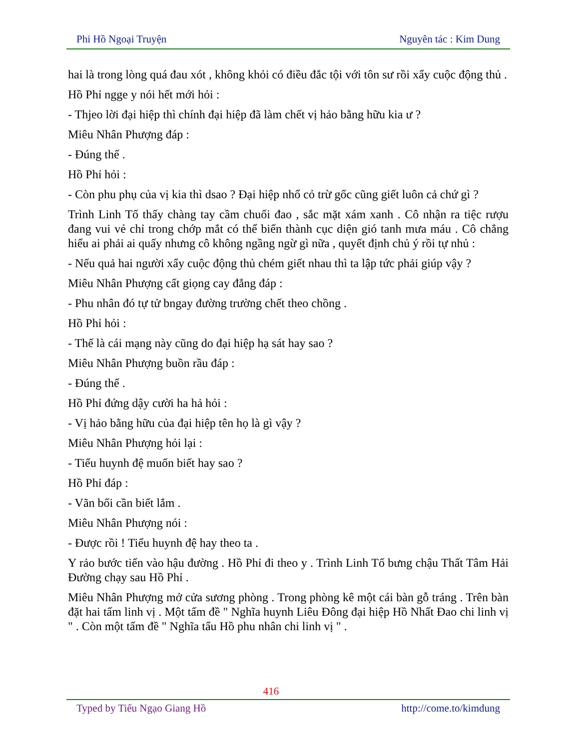Phi Hồ Ngoại Truyện Nguyên tác : Kim Dung
hai là trong lòng quá đau xót , không khỏi có điều đắc tội với tôn sư rồi xẩy cuộc động thủ .
Hồ Phỉ ngge y nói hết mới hỏi :
- Thjeo lời đại hiệp thì chính đại hiệp đã làm chết vị hảo bằng hữu kia ư ?
Miêu Nhân Phượng đáp :
- Đúng thế .
Hồ Phỉ hỏi :
- Còn phu phụ của vị kia thì dsao ? Đại hiệp nhổ cỏ trừ gốc cũng giết luôn cả chứ gì ?
Trình Linh Tố thấy chàng tay cầm chuối đao , sắc mặt xám xanh . Cô nhận ra tiệc rượu đang vui vẻ chỉ trong chớp mắt có thể biến thành cục diện gió tanh mưa máu . Cô chẳng hiểu ai phải ai quấy nhưng cô không ngầng ngừ gì nữa , quyết định chủ ý rồi tự nhủ :
- Nếu quả hai người xẩy cuộc động thủ chém giết nhau thì ta lập tức phải giúp vậy ?
Miêu Nhân Phượng cất giọng cay đắng đáp :
- Phu nhân đó tự tử bngay đường trường chết theo chồng .
Hồ Phỉ hỏi :
- Thế là cái mạng này cũng do đại hiệp hạ sát hay sao ?
Miêu Nhân Phượng buồn rầu đáp :
- Đúng thế .
Hồ Phỉ đứng dậy cười ha hả hỏi :
- Vị hảo bằng hữu của đại hiệp tên họ là gì vậy ?
Miêu Nhân Phượng hỏi lại :
- Tiểu huynh đệ muốn biết hay sao ?
Hồ Phỉ đáp :
- Vãn bối cần biết lắm .
Miêu Nhân Phượng nói :
- Được rồi ! Tiểu huynh đệ hay theo ta .
Y rảo bước tiến vào hậu đường . Hồ Phỉ đi theo y . Trình Linh Tố bưng chậu Thất Tâm Hải Đường chạy sau Hồ Phỉ .
Miêu Nhân Phượng mở cửa sương phòng . Trong phòng kê một cái bàn gỗ tráng . Trên bàn đặt hai tấm linh vị . Một tấm đề " Nghĩa huynh Liêu Đông đại hiệp Hồ Nhất Đao chi linh vị " . Còn một tấm đề " Nghĩa tẩu Hồ phu nhân chi linh vị " .
416
Typed by Tiếu Ngạo Giang Hồ http://come.to/kimdung